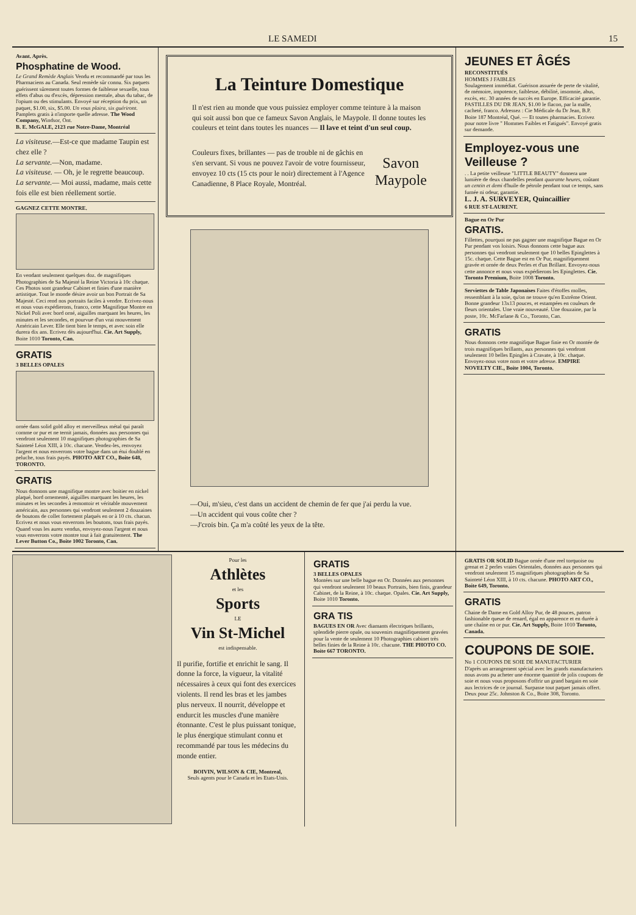LE SAMEDI 15
Avant. Après.
Phosphatine de Wood.
Le Grand Remède Anglais Vendu et recommandé par tous les Pharmaciens au Canada. Seul remède sûr connu. Six paquets guérissent sûrement toutes formes de faiblesse sexuelle, tous effets d'abus ou d'excès, dépression mentale, abus du tabac, de l'opium ou des stimulants. Envoyé sur réception du prix, un paquet, $1.00, six, $5.00. Un vous plaira, six guériront. Pamplets gratis à n'importe quelle adresse. The Wood Company, Windsor, Ont.
B. E. McGALE, 2123 rue Notre-Dame, Montréal
La visiteuse.—Est-ce que madame Taupin est chez elle ?
La servante.—Non, madame.
La visiteuse. — Oh, je le regrette beaucoup.
La servante.— Moi aussi, madame, mais cette fois elle est bien réellement sortie.
GAGNEZ CETTE MONTRE.
En vendant seulement quelques doz. de magnifiques Photographies de Sa Majesté la Reine Victoria à 10c chaque. Ces Photos sont grandeur Cabinet et finies d'une manière artistique. Tout le monde désire avoir un bon Portrait de Sa Majesté. Ceci rend nos portraits faciles à vendre. Ecrivez-nous et nous vous expédierons, franco, cette Magnifique Montre en Nickel Poli avec bord orné, aiguilles marquant les heures, les minutes et les secondes, et pourvue d'un vrai mouvement Américain Lever. Elle tient bien le temps, et avec soin elle durera dix ans. Ecrivez dès aujourd'hui. Cie. Art Supply, Boite 1010 Toronto, Can.
GRATIS
3 BELLES OPALES
ornée dans solid gold alloy et merveilleux métal qui paraît comme or pur et ne ternit jamais, données aux personnes qui vendront seulement 10 magnifiques photographies de Sa Sainteté Léon XIII, à 10c. chacune. Vendez-les, renvoyez l'argent et nous enverrons votre bague dans un étui doublé en peluche, tous frais payés. PHOTO ART CO., Boite 648, TORONTO.
GRATIS
Nous donnons une magnifique montre avec boitier en nickel plaqué, bord ornementé, aiguilles marquant les heures, les minutes et les secondes à remontoir et véritable mouvement américain, aux personnes qui vendront seulement 2 douzaines de boutons de collet fortement plaqués en or à 10 cts. chacun. Ecrivez et nous vous enverrons les boutons, tous frais payés. Quand vous les aurez vendus, envoyez-nous l'argent et nous vous enverrons votre montre tout à fait gratuitement. The Lever Button Co., Boite 1002 Toronto, Can.
La Teinture Domestique
Il n'est rien au monde que vous puissiez employer comme teinture à la maison qui soit aussi bon que ce fameux Savon Anglais, le Maypole. Il donne toutes les couleurs et teint dans toutes les nuances — Il lave et teint d'un seul coup.
Couleurs fixes, brillantes — pas de trouble ni de gâchis en s'en servant. Si vous ne pouvez l'avoir de votre fournisseur, envoyez 10 cts (15 cts pour le noir) directement à l'Agence Canadienne, 8 Place Royale, Montréal.
Savon
Maypole
—Oui, m'sieu, c'est dans un accident de chemin de fer que j'ai perdu la vue.
—Un accident qui vous coûte cher ?
—J'crois bin. Ça m'a coûté les yeux de la tête.
JEUNES ET ÂGÉS
RECONSTITUÉS
HOMMES J FAIBLES
Soulagement immédiat. Guérison assurée de perte de vitalité, de mémoire, impotence, faiblesse, débilité, insomnie, abus, excès, etc. 30 années de succès en Europe. Efficacité garantie. PASTILLES DU DR JEAN, $1.00 le flacon, par la malle, cacheté, franco. Adressez : Cie Médicale du Dr Jean, B.P. Boite 187 Montréal, Qué. — Et toutes pharmacies. Ecrivez pour notre livre " Hommes Faibles et Fatigués". Envoyé gratis sur demande.
Employez-vous une Veilleuse ?
. . La petite veilleuse "LITTLE BEAUTY" donnera une lumière de deux chandelles pendant quarante heures, coûtant un centin et demi d'huile de pétrole pendant tout ce temps, sans fumée ni odeur, garantie.
L. J. A. SURVEYER, Quincaillier
6 RUE ST-LAURENT.
Bague en Or Pur
GRATIS.
Fillettes, pourquoi ne pas gagner une magnifique Bague en Or Pur pendant vos loisirs. Nous donnons cette bague aux personnes qui vendront seulement que 10 belles Epinglettes à 15c. chaque. Cette Bague est en Or Pur, magnifiquement gravée et ornée de deux Perles et d'un Brillant. Envoyez-nous cette annonce et nous vous expédierons les Epinglettes. Cie. Toronto Premium, Boite 1008 Toronto.
Serviettes de Table Japonaises Faites d'étoffes molles, ressemblant à la soie, qu'on ne trouve qu'en Extrême Orient. Bonne grandeur 13x13 pouces, et estampées en couleurs de fleurs orientales. Une vraie nouveauté. Une douzaine, par la poste, 10c. McFarlane & Co., Toronto, Can.
GRATIS
Nous donnons cette magnifique Bague finie en Or montée de trois magnifiques brillants, aux personnes qui vendront seulement 10 belles Epingles à Cravate, à 10c. chaque. Envoyez-nous votre nom et votre adresse. EMPIRE NOVELTY CIE., Boite 1004, Toronto.
Pour les
Athlètes
et les
Sports
LE
Vin St-Michel
est indispensable.
Il purifie, fortifie et enrichit le sang. Il donne la force, la vigueur, la vitalité nécessaires à ceux qui font des exercices violents. Il rend les bras et les jambes plus nerveux. Il nourrit, développe et endurcit les muscles d'une manière étonnante. C'est le plus puissant tonique, le plus énergique stimulant connu et recommandé par tous les médecins du monde entier.
BOIVIN, WILSON & CIE, Montreal,
Seuls agents pour le Canada et les Etats-Unis.
GRATIS
3 BELLES OPALES
Montées sur une belle bague en Or. Données aux personnes qui vendront seulement 10 beaux Portraits, bien finis, grandeur Cabinet, de la Reine, à 10c. chaque. Opales. Cie. Art Supply, Boite 1010 Toronto.
GRA TIS
BAGUES EN OR Avec diamants électriques brillants, splendide pierre opale, ou souvenirs magnifiquement gravées pour la vente de seulement 10 Photographies cabinet très belles finies de la Reine à 10c. chacune. THE PHOTO CO. Boite 667 TORONTO.
GRATIS OR SOLID Bague ornée d'une reel torquoise ou grenat et 2 perles vraies Orientales, données aux personnes qui vendront seulement 15 magnifiques photographies de Sa Sainteté Léon XIII, à 10 cts. chacune. PHOTO ART CO., Boite 649, Toronto.
GRATIS
Chaine de Dame en Gold Alloy Pur, de 48 pouces, patron fashionable queue de renard, égal en apparence et en durée à une chaîne en or pur. Cie. Art Supply, Boite 1010 Toronto, Canada.
COUPONS DE SOIE.
No 1 COUPONS DE SOIE DE MANUFACTURIER
D'après un arrangement spécial avec les grands manufacturiers nous avons pu acheter une énorme quantité de jolis coupons de soie et nous vous proposons d'offrir un grand bargain en soie aux lectrices de ce journal. Surpasse tout paquet jamais offert. Deux pour 25c. Johnston & Co., Boite 308, Toronto.